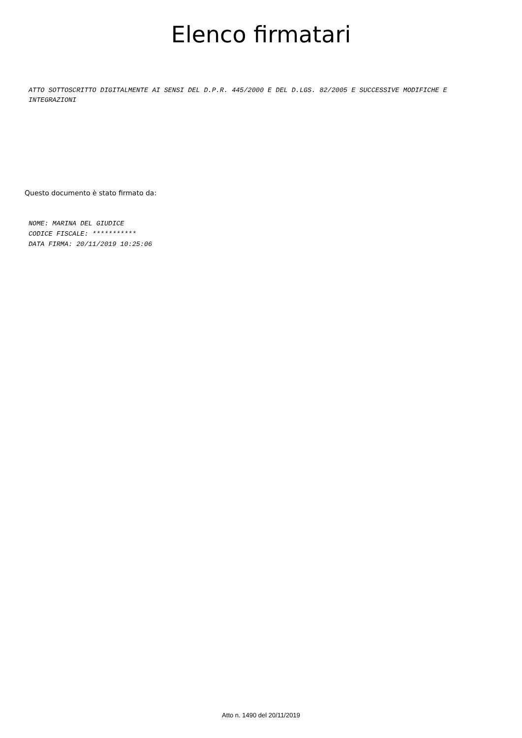Elenco firmatari
ATTO SOTTOSCRITTO DIGITALMENTE AI SENSI DEL D.P.R. 445/2000 E DEL D.LGS. 82/2005 E SUCCESSIVE MODIFICHE E INTEGRAZIONI
Questo documento è stato firmato da:
NOME: MARINA DEL GIUDICE
CODICE FISCALE: ***********
DATA FIRMA: 20/11/2019 10:25:06
Atto n. 1490 del 20/11/2019